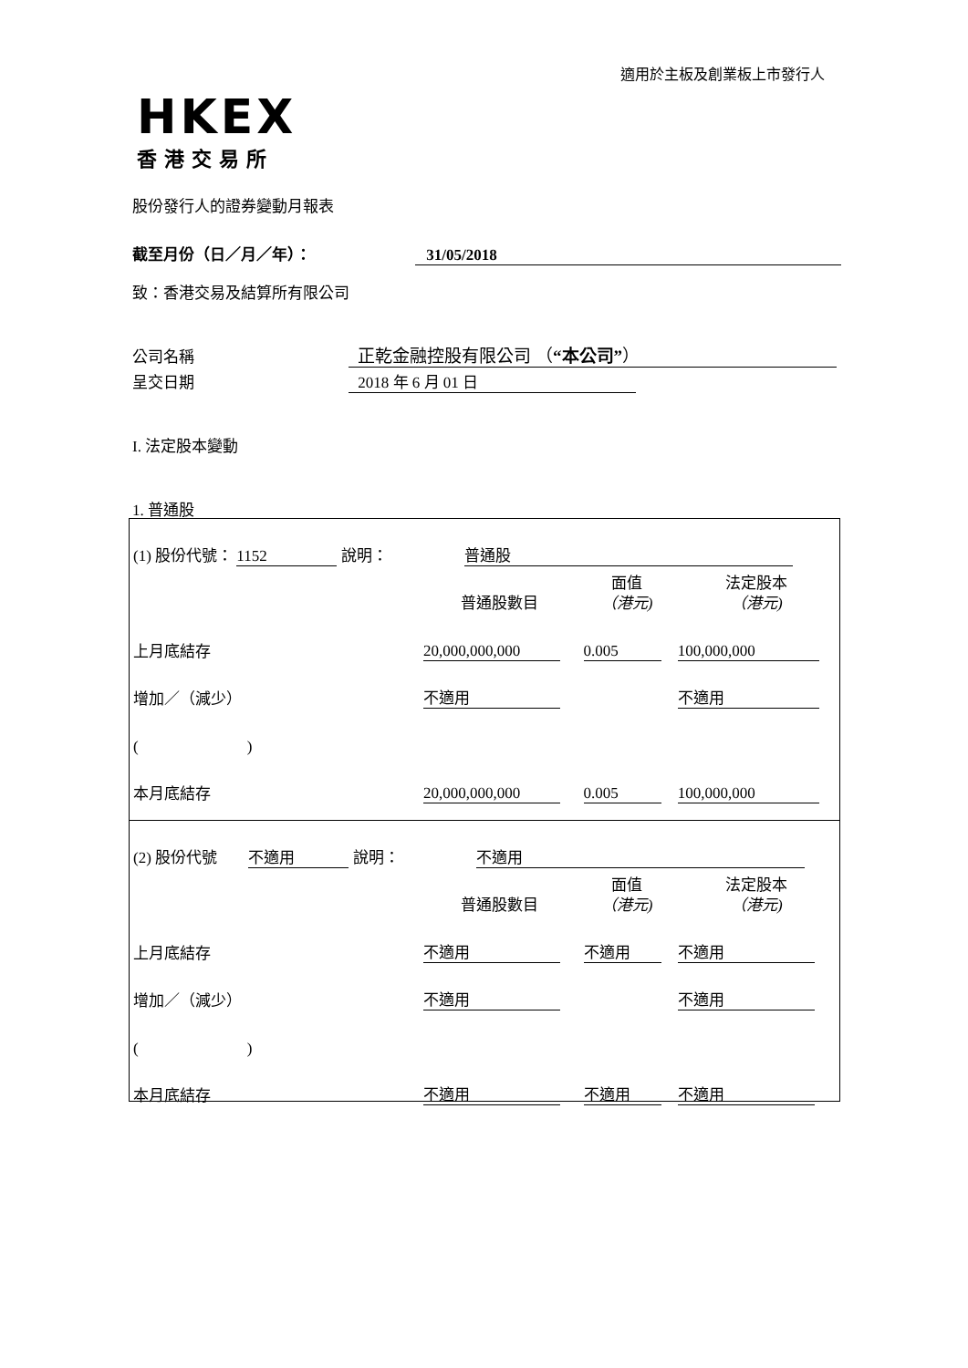適用於主板及創業板上市發行人
HKEX
香港交易所
股份發行人的證券變動月報表
截至月份（日／月／年）： 31/05/2018
致：香港交易及結算所有限公司
公司名稱 正乾金融控股有限公司 （“本公司”）
呈交日期 2018 年 6 月 01 日
I. 法定股本變動
1. 普通股
| (1) 股份代號： 1152 說明： 普通股 | | | |
| | 普通股數目 | 面值 （港元) | 法定股本 （港元) |
| 上月底結存 | 20,000,000,000 | 0.005 | 100,000,000 |
| 增加／（減少） | 不適用 | | 不適用 |
| ( ) | | | |
| 本月底結存 | 20,000,000,000 | 0.005 | 100,000,000 |
| (2) 股份代號 不適用 說明： 不適用 | | | |
| | 普通股數目 | 面值 （港元) | 法定股本 （港元) |
| 上月底結存 | 不適用 | 不適用 | 不適用 |
| 增加／（減少） | 不適用 | | 不適用 |
| ( ) | | | |
| 本月底結存 | 不適用 | 不適用 | 不適用 |